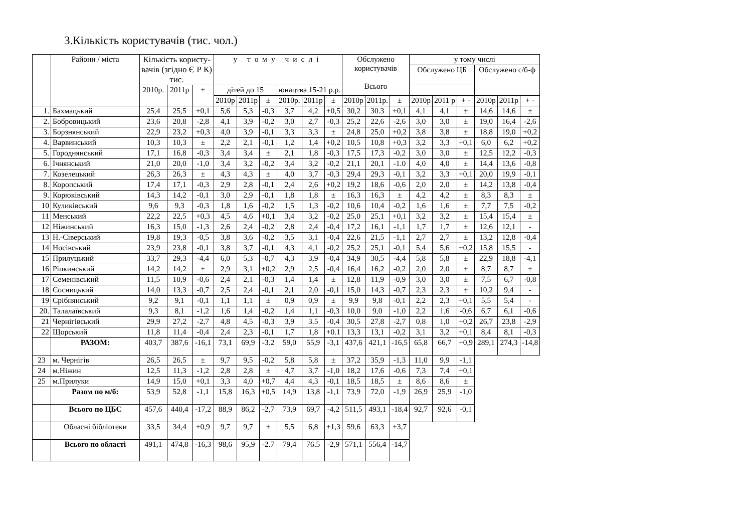3.Кількість користувачів (тис. чол.)
| | Райони / міста | Кількість користу- вачів (згідно Є Р К) тис. | | | у тому числі | | | | | | Обслужено користувачів Всього | | | у тому числі | | | | | |
| --- | --- | --- | --- | --- | --- | --- | --- | --- | --- | --- | --- | --- | --- | --- | --- | --- | --- | --- | --- |
| | | | | | | | | | | | | | | Обслужено ЦБ | | | Обслужено с/б-ф | | |
| | | 2010р. | 2011р | ± | дітей до 15 | | | юнацтва 15-21 р.р. | | | | | | | | | | | |
| | | | | | 2010р | 2011р | ± | 2010р. | 2011р | ± | 2010р | 2011р. | ± | 2010р | 2011 р | + - | 2010р | 2011р | + - |
| 1. | Бахмацький | 25,4 | 25,5 | +0,1 | 5,6 | 5,3 | -0,3 | 3,7 | 4,2 | +0,5 | 30,2 | 30.3 | +0,1 | 4,1 | 4,1 | ± | 14,6 | 14,6 | ± |
| 2. | Бобровицький | 23,6 | 20,8 | -2,8 | 4,1 | 3,9 | -0,2 | 3,0 | 2,7 | -0,3 | 25,2 | 22,6 | -2,6 | 3,0 | 3,0 | ± | 19,0 | 16,4 | -2,6 |
| 3. | Борзнянський | 22,9 | 23,2 | +0,3 | 4,0 | 3,9 | -0,1 | 3,3 | 3,3 | ± | 24,8 | 25,0 | +0,2 | 3,8 | 3,8 | ± | 18,8 | 19,0 | +0,2 |
| 4. | Варвинський | 10,3 | 10,3 | ± | 2,2 | 2,1 | -0,1 | 1,2 | 1,4 | +0,2 | 10,5 | 10,8 | +0,3 | 3,2 | 3,3 | +0,1 | 6,0 | 6,2 | +0,2 |
| 5. | Городнянський | 17,1 | 16,8 | -0,3 | 3,4 | 3,4 | ± | 2,1 | 1,8 | -0,3 | 17,5 | 17,3 | -0,2 | 3,0 | 3,0 | ± | 12,5 | 12,2 | -0,3 |
| 6. | Ічнянський | 21,0 | 20,0 | -1,0 | 3,4 | 3,2 | -0,2 | 3,4 | 3,2 | -0,2 | 21,1 | 20,1 | -1.0 | 4,0 | 4,0 | ± | 14,4 | 13,6 | -0,8 |
| 7. | Козелецький | 26,3 | 26,3 | ± | 4,3 | 4,3 | ± | 4,0 | 3,7 | -0,3 | 29,4 | 29,3 | -0,1 | 3,2 | 3,3 | +0,1 | 20,0 | 19,9 | -0,1 |
| 8. | Коропський | 17,4 | 17,1 | -0,3 | 2,9 | 2,8 | -0,1 | 2,4 | 2,6 | +0,2 | 19,2 | 18,6 | -0,6 | 2,0 | 2,0 | ± | 14,2 | 13,8 | -0,4 |
| 9. | Корюківський | 14,3 | 14,2 | -0,1 | 3,0 | 2,9 | -0,1 | 1,8 | 1,8 | ± | 16,3 | 16,3 | ± | 4,2 | 4,2 | ± | 8,3 | 8,3 | ± |
| 10 | Куликівський | 9,6 | 9,3 | -0,3 | 1,8 | 1,6 | -0,2 | 1,5 | 1,3 | -0,2 | 10,6 | 10,4 | -0,2 | 1,6 | 1,6 | ± | 7,7 | 7,5 | -0,2 |
| 11 | Менський | 22,2 | 22,5 | +0,3 | 4,5 | 4,6 | +0,1 | 3,4 | 3,2 | -0,2 | 25,0 | 25,1 | +0,1 | 3,2 | 3,2 | ± | 15,4 | 15,4 | ± |
| 12 | Ніжинський | 16,3 | 15,0 | -1,3 | 2,6 | 2,4 | -0,2 | 2,8 | 2,4 | -0,4 | 17,2 | 16,1 | -1,1 | 1,7 | 1,7 | ± | 12,6 | 12,1 | - |
| 13 | Н.-Сіверський | 19,8 | 19,3 | -0,5 | 3,8 | 3,6 | -0,2 | 3,5 | 3,1 | -0,4 | 22,6 | 21,5 | -1,1 | 2,7 | 2,7 | ± | 13,2 | 12,8 | -0,4 |
| 14 | Носівський | 23,9 | 23,8 | -0,1 | 3,8 | 3,7 | -0,1 | 4,3 | 4,1 | -0,2 | 25,2 | 25,1 | -0,1 | 5,4 | 5,6 | +0,2 | 15,8 | 15,5 | - |
| 15 | Прилуцький | 33,7 | 29,3 | -4,4 | 6,0 | 5,3 | -0,7 | 4,3 | 3,9 | -0,4 | 34,9 | 30,5 | -4,4 | 5,8 | 5,8 | ± | 22,9 | 18,8 | -4,1 |
| 16 | Ріпкинський | 14,2 | 14,2 | ± | 2,9 | 3,1 | +0,2 | 2,9 | 2,5 | -0,4 | 16,4 | 16,2 | -0,2 | 2,0 | 2,0 | ± | 8,7 | 8,7 | ± |
| 17 | Семенівський | 11,5 | 10,9 | -0,6 | 2,4 | 2,1 | -0,3 | 1,4 | 1,4 | ± | 12,8 | 11,9 | -0,9 | 3,0 | 3,0 | ± | 7,5 | 6,7 | -0,8 |
| 18 | Сосницький | 14,0 | 13,3 | -0,7 | 2,5 | 2,4 | -0,1 | 2,1 | 2,0 | -0,1 | 15,0 | 14,3 | -0,7 | 2,3 | 2,3 | ± | 10,2 | 9,4 | - |
| 19 | Срібнянський | 9,2 | 9,1 | -0,1 | 1,1 | 1,1 | ± | 0,9 | 0,9 | ± | 9,9 | 9,8 | -0,1 | 2,2 | 2,3 | +0,1 | 5,5 | 5,4 | - |
| 20. | Талалаївський | 9,3 | 8,1 | -1,2 | 1,6 | 1,4 | -0,2 | 1,4 | 1,1 | -0,3 | 10,0 | 9,0 | -1,0 | 2,2 | 1,6 | -0,6 | 6,7 | 6,1 | -0,6 |
| 21 | Чернігівський | 29,9 | 27,2 | -2,7 | 4,8 | 4,5 | -0,3 | 3,9 | 3.5 | -0,4 | 30,5 | 27,8 | -2,7 | 0,8 | 1,0 | +0,2 | 26,7 | 23,8 | -2,9 |
| 22 | Щорський | 11,8 | 11,4 | -0,4 | 2,4 | 2,3 | -0,1 | 1,7 | 1,8 | +0.1 | 13,3 | 13,1 | -0,2 | 3,1 | 3,2 | +0,1 | 8,4 | 8,1 | -0,3 |
| | РАЗОМ: | 403,7 | 387,6 | -16,1 | 73,1 | 69,9 | -3.2 | 59,0 | 55,9 | -3,1 | 437,6 | 421,1 | -16,5 | 65,8 | 66,7 | +0,9 | 289,1 | 274,3 | -14,8 |
| 23 | м. Чернігів | 26,5 | 26,5 | ± | 9,7 | 9,5 | -0,2 | 5,8 | 5,8 | ± | 37,2 | 35,9 | -1,3 | 11,0 | 9,9 | -1,1 | | | |
| 24 | м.Ніжин | 12,5 | 11,3 | -1,2 | 2,8 | 2,8 | ± | 4,7 | 3,7 | -1,0 | 18,2 | 17,6 | -0,6 | 7,3 | 7,4 | +0,1 | | | |
| 25 | м.Прилуки | 14,9 | 15,0 | +0,1 | 3,3 | 4,0 | +0,7 | 4,4 | 4,3 | -0,1 | 18,5 | 18,5 | ± | 8,6 | 8,6 | ± | | | |
| | Разом по м/б: | 53,9 | 52,8 | -1,1 | 15,8 | 16,3 | +0,5 | 14,9 | 13,8 | -1,1 | 73,9 | 72,0 | -1,9 | 26,9 | 25,9 | -1,0 | | | |
| | Всього по ЦБС | 457,6 | 440,4 | -17,2 | 88,9 | 86,2 | -2,7 | 73,9 | 69,7 | -4,2 | 511,5 | 493,1 | -18,4 | 92,7 | 92,6 | -0,1 | | | |
| | Обласні бібліотеки | 33,5 | 34,4 | +0,9 | 9,7 | 9,7 | ± | 5,5 | 6,8 | +1,3 | 59,6 | 63,3 | +3,7 | | | | | | |
| | Всього по області | 491,1 | 474,8 | -16,3 | 98,6 | 95,9 | -2.7 | 79,4 | 76.5 | -2,9 | 571,1 | 556,4 | -14,7 | | | | | | |